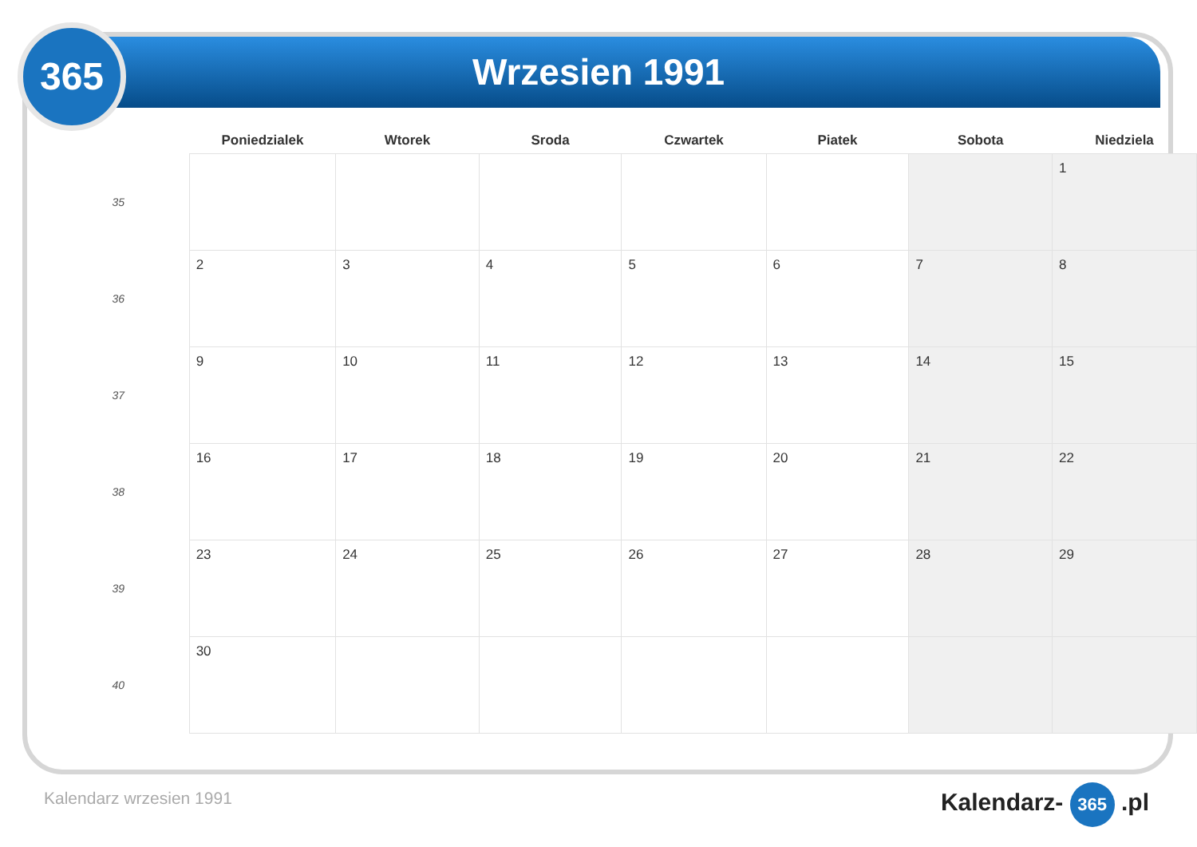365 Wrzesien 1991
| | Poniedzialek | Wtorek | Sroda | Czwartek | Piatek | Sobota | Niedziela |
| --- | --- | --- | --- | --- | --- | --- | --- |
| 35 | | | | | | | 1 |
| 36 | 2 | 3 | 4 | 5 | 6 | 7 | 8 |
| 37 | 9 | 10 | 11 | 12 | 13 | 14 | 15 |
| 38 | 16 | 17 | 18 | 19 | 20 | 21 | 22 |
| 39 | 23 | 24 | 25 | 26 | 27 | 28 | 29 |
| 40 | 30 | | | | | | |
Kalendarz wrzesien 1991 Kalendarz- 365 .pl